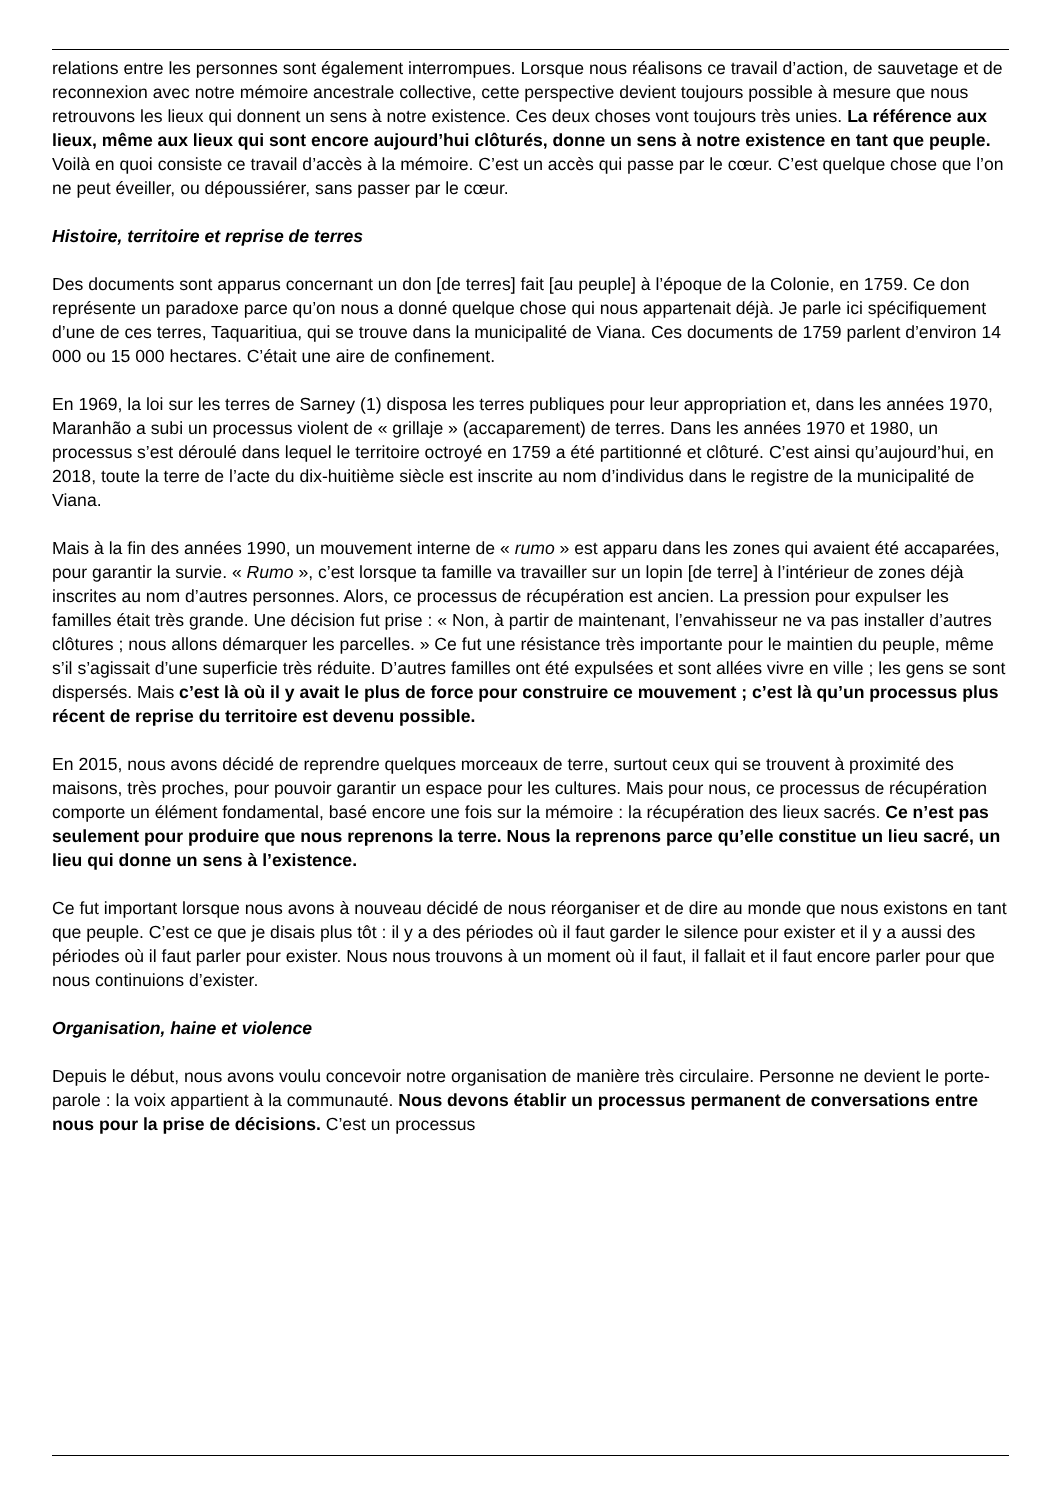relations entre les personnes sont également interrompues. Lorsque nous réalisons ce travail d’action, de sauvetage et de reconnexion avec notre mémoire ancestrale collective, cette perspective devient toujours possible à mesure que nous retrouvons les lieux qui donnent un sens à notre existence. Ces deux choses vont toujours très unies. La référence aux lieux, même aux lieux qui sont encore aujourd’hui clôturés, donne un sens à notre existence en tant que peuple. Voilà en quoi consiste ce travail d’accès à la mémoire. C’est un accès qui passe par le cœur. C’est quelque chose que l’on ne peut éveiller, ou dépoussiérer, sans passer par le cœur.
Histoire, territoire et reprise de terres
Des documents sont apparus concernant un don [de terres] fait [au peuple] à l’époque de la Colonie, en 1759. Ce don représente un paradoxe parce qu’on nous a donné quelque chose qui nous appartenait déjà. Je parle ici spécifiquement d’une de ces terres, Taquaritiua, qui se trouve dans la municipalité de Viana. Ces documents de 1759 parlent d’environ 14 000 ou 15 000 hectares. C’était une aire de confinement.
En 1969, la loi sur les terres de Sarney (1) disposa les terres publiques pour leur appropriation et, dans les années 1970, Maranhão a subi un processus violent de « grillaje » (accaparement) de terres. Dans les années 1970 et 1980, un processus s’est déroulé dans lequel le territoire octroyé en 1759 a été partitionné et clôturé. C’est ainsi qu’aujourd’hui, en 2018, toute la terre de l’acte du dix-huitième siècle est inscrite au nom d’individus dans le registre de la municipalité de Viana.
Mais à la fin des années 1990, un mouvement interne de « rumo » est apparu dans les zones qui avaient été accaparées, pour garantir la survie. « Rumo », c’est lorsque ta famille va travailler sur un lopin [de terre] à l’intérieur de zones déjà inscrites au nom d’autres personnes. Alors, ce processus de récupération est ancien. La pression pour expulser les familles était très grande. Une décision fut prise : « Non, à partir de maintenant, l’envahisseur ne va pas installer d’autres clôtures ; nous allons démarquer les parcelles. » Ce fut une résistance très importante pour le maintien du peuple, même s’il s’agissait d’une superficie très réduite. D’autres familles ont été expulsées et sont allées vivre en ville ; les gens se sont dispersés. Mais c’est là où il y avait le plus de force pour construire ce mouvement ; c’est là qu’un processus plus récent de reprise du territoire est devenu possible.
En 2015, nous avons décidé de reprendre quelques morceaux de terre, surtout ceux qui se trouvent à proximité des maisons, très proches, pour pouvoir garantir un espace pour les cultures. Mais pour nous, ce processus de récupération comporte un élément fondamental, basé encore une fois sur la mémoire : la récupération des lieux sacrés. Ce n’est pas seulement pour produire que nous reprenons la terre. Nous la reprenons parce qu’elle constitue un lieu sacré, un lieu qui donne un sens à l’existence.
Ce fut important lorsque nous avons à nouveau décidé de nous réorganiser et de dire au monde que nous existons en tant que peuple. C’est ce que je disais plus tôt : il y a des périodes où il faut garder le silence pour exister et il y a aussi des périodes où il faut parler pour exister. Nous nous trouvons à un moment où il faut, il fallait et il faut encore parler pour que nous continuions d’exister.
Organisation, haine et violence
Depuis le début, nous avons voulu concevoir notre organisation de manière très circulaire. Personne ne devient le porte-parole : la voix appartient à la communauté. Nous devons établir un processus permanent de conversations entre nous pour la prise de décisions. C’est un processus